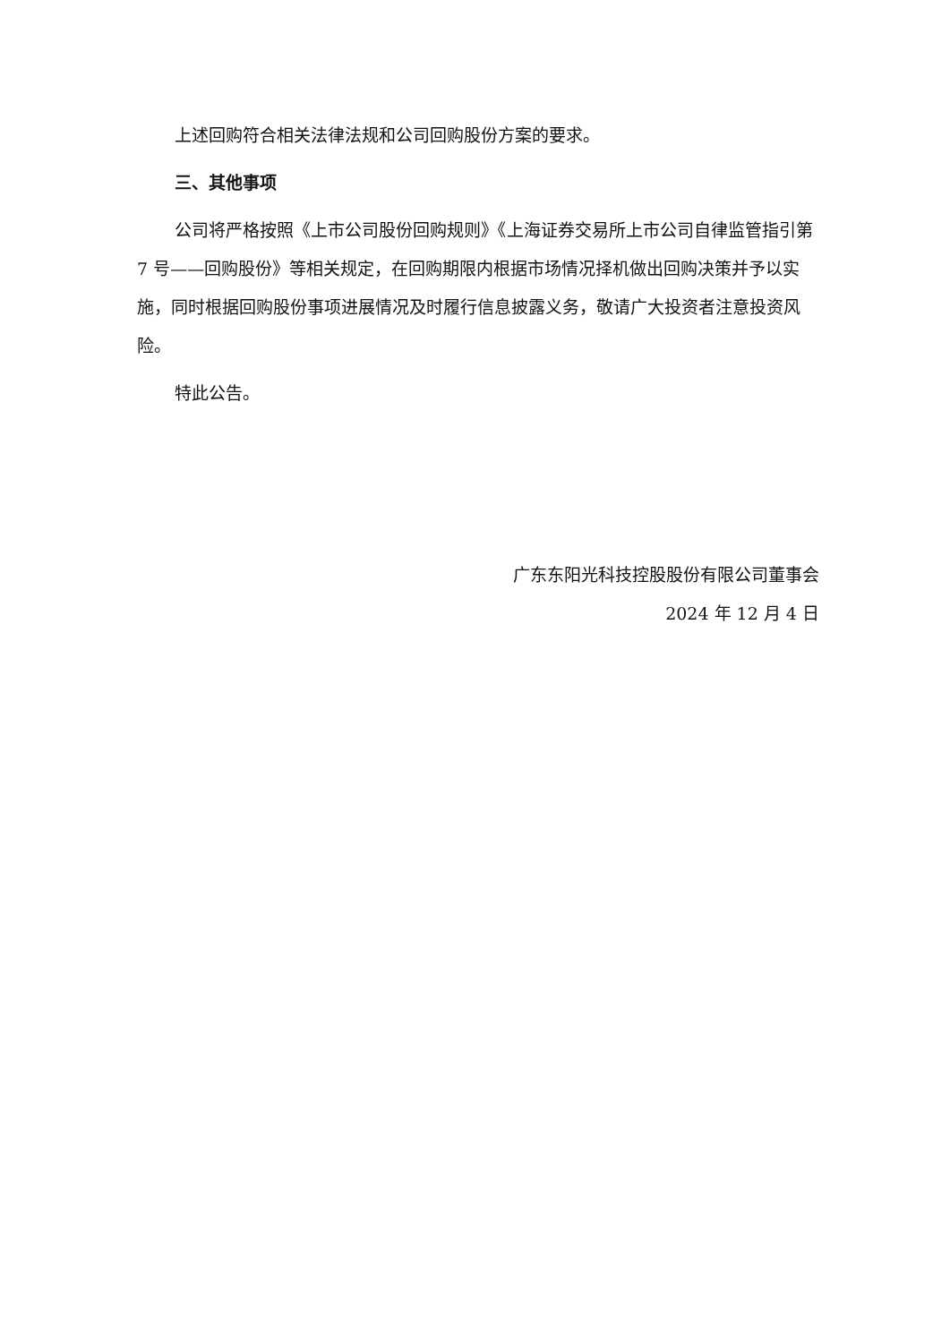上述回购符合相关法律法规和公司回购股份方案的要求。
三、其他事项
公司将严格按照《上市公司股份回购规则》《上海证券交易所上市公司自律监管指引第 7 号——回购股份》等相关规定，在回购期限内根据市场情况择机做出回购决策并予以实施，同时根据回购股份事项进展情况及时履行信息披露义务，敬请广大投资者注意投资风险。
特此公告。
广东东阳光科技控股股份有限公司董事会
2024 年 12 月 4 日